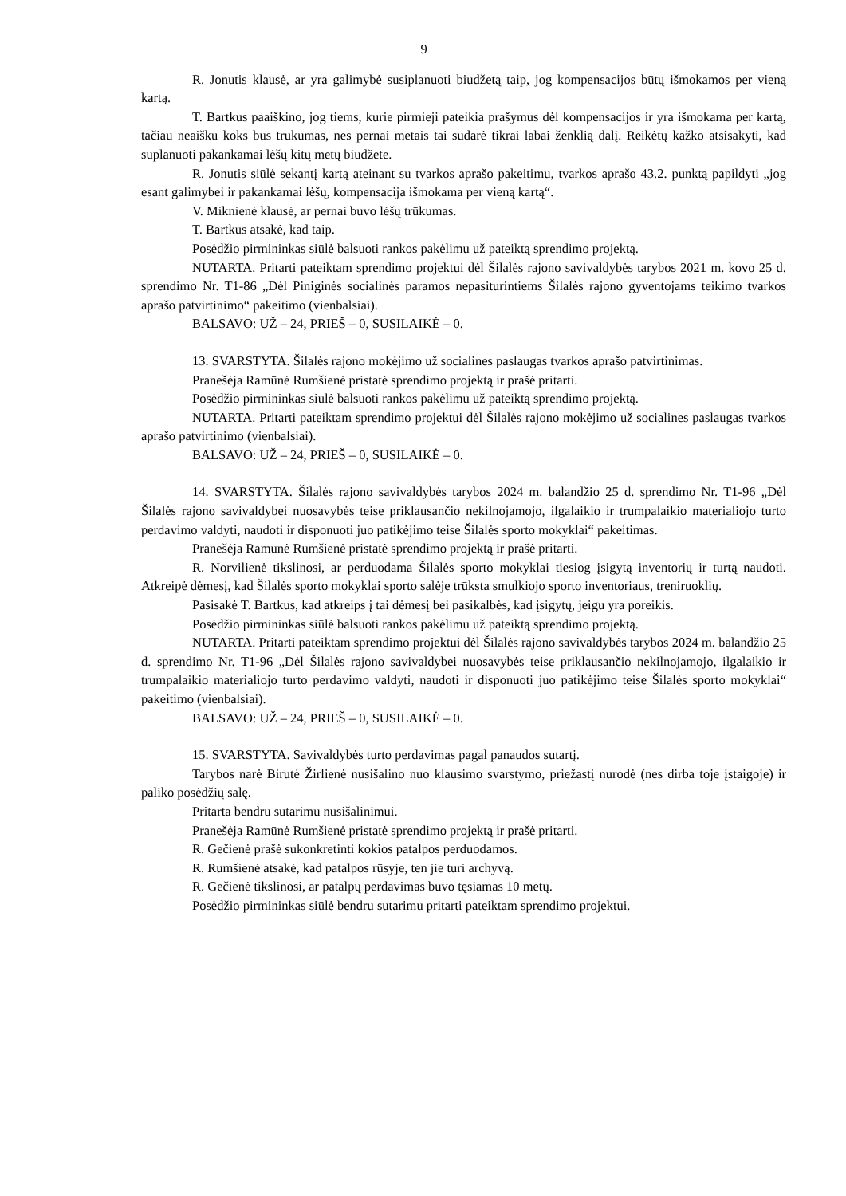9
R. Jonutis klausė, ar yra galimybė susiplanuoti biudžetą taip, jog kompensacijos būtų išmokamos per vieną kartą.
T. Bartkus paaiškino, jog tiems, kurie pirmieji pateikia prašymus dėl kompensacijos ir yra išmokama per kartą, tačiau neaišku koks bus trūkumas, nes pernai metais tai sudarė tikrai labai ženklią dalį. Reikėtų kažko atsisakyti, kad suplanuoti pakankamai lėšų kitų metų biudžete.
R. Jonutis siūlė sekantį kartą ateinant su tvarkos aprašo pakeitimu, tvarkos aprašo 43.2. punktą papildyti „jog esant galimybei ir pakankamai lėšų, kompensacija išmokama per vieną kartą“.
V. Miknienė klausė, ar pernai buvo lėšų trūkumas.
T. Bartkus atsakė, kad taip.
Posėdžio pirmininkas siūlė balsuoti rankos pakėlimu už pateiktą sprendimo projektą.
NUTARTA. Pritarti pateiktam sprendimo projektui dėl Šilalės rajono savivaldybės tarybos 2021 m. kovo 25 d. sprendimo Nr. T1-86 „Dėl Piniginės socialinės paramos nepasiturintiems Šilalės rajono gyventojams teikimo tvarkos aprašo patvirtinimo“ pakeitimo (vienbalsiai).
BALSAVO: UŽ – 24, PRIEŠ – 0, SUSILAIKĖ – 0.
13. SVARSTYTA. Šilalės rajono mokėjimo už socialines paslaugas tvarkos aprašo patvirtinimas.
Pranešėja Ramūnė Rumšienė pristatė sprendimo projektą ir prašė pritarti.
Posėdžio pirmininkas siūlė balsuoti rankos pakėlimu už pateiktą sprendimo projektą.
NUTARTA. Pritarti pateiktam sprendimo projektui dėl Šilalės rajono mokėjimo už socialines paslaugas tvarkos aprašo patvirtinimo (vienbalsiai).
BALSAVO: UŽ – 24, PRIEŠ – 0, SUSILAIKĖ – 0.
14. SVARSTYTA. Šilalės rajono savivaldybės tarybos 2024 m. balandžio 25 d. sprendimo Nr. T1-96 „Dėl Šilalės rajono savivaldybei nuosavybės teise priklausančio nekilnojamojo, ilgalaikio ir trumpalaikio materialiojo turto perdavimo valdyti, naudoti ir disponuoti juo patikėjimo teise Šilalės sporto mokyklai“ pakeitimas.
Pranešėja Ramūnė Rumšienė pristatė sprendimo projektą ir prašė pritarti.
R. Norvilienė tikslinosi, ar perduodama Šilalės sporto mokyklai tiesiog įsigytą inventorių ir turtą naudoti. Atkreipė dėmesį, kad Šilalės sporto mokyklai sporto salėje trūksta smulkiojo sporto inventoriaus, treniruoklių.
Pasisakė T. Bartkus, kad atkreips į tai dėmesį bei pasikalbės, kad įsigytų, jeigu yra poreikis.
Posėdžio pirmininkas siūlė balsuoti rankos pakėlimu už pateiktą sprendimo projektą.
NUTARTA. Pritarti pateiktam sprendimo projektui dėl Šilalės rajono savivaldybės tarybos 2024 m. balandžio 25 d. sprendimo Nr. T1-96 „Dėl Šilalės rajono savivaldybei nuosavybės teise priklausančio nekilnojamojo, ilgalaikio ir trumpalaikio materialiojo turto perdavimo valdyti, naudoti ir disponuoti juo patikėjimo teise Šilalės sporto mokyklai“ pakeitimo (vienbalsiai).
BALSAVO: UŽ – 24, PRIEŠ – 0, SUSILAIKĖ – 0.
15. SVARSTYTA. Savivaldybės turto perdavimas pagal panaudos sutartį.
Tarybos narė Birutė Žirlienė nusišalino nuo klausimo svarstymo, priežastį nurodė (nes dirba toje įstaigoje) ir paliko posėdžių salę.
Pritarta bendru sutarimu nusišalinimui.
Pranešėja Ramūnė Rumšienė pristatė sprendimo projektą ir prašė pritarti.
R. Gečienė prašė sukonkretinti kokios patalpos perduodamos.
R. Rumšienė atsakė, kad patalpos rūsyje, ten jie turi archyvą.
R. Gečienė tikslinosi, ar patalpų perdavimas buvo tęsiamas 10 metų.
Posėdžio pirmininkas siūlė bendru sutarimu pritarti pateiktam sprendimo projektui.